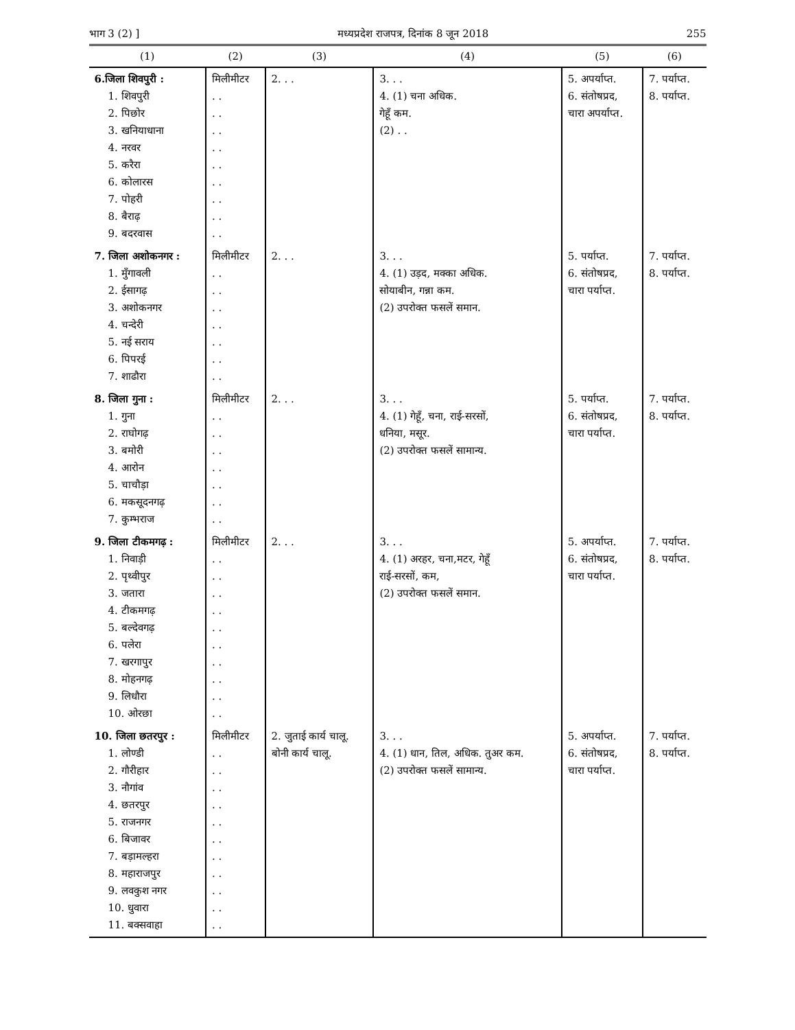भाग 3 (2) ] मध्यप्रदेश राजपत्र, दिनांक 8 जून 2018 255
| (1) | (2) | (3) | (4) | (5) | (6) |
| --- | --- | --- | --- | --- | --- |
| 6.जिला शिवपुरी : 1. शिवपुरी 2. पिछोर 3. खनियाधाना 4. नरवर 5. करैरा 6. कोलारस 7. पोहरी 8. बैराढ़ 9. बदरवास | मिलीमीटर . . . . . . . . . . . . . . . . . . | 2. . . | 3. . . 4. (1) चना अधिक. गेहूँ कम. (2) . . | 5. अपर्याप्त. 6. संतोषप्रद, चारा अपर्याप्त. | 7. पर्याप्त. 8. पर्याप्त. |
| 7. जिला अशोकनगर : 1. मुँगावली 2. ईसागढ़ 3. अशोकनगर 4. चन्देरी 5. नई सराय 6. पिपरई 7. शाढौरा | मिलीमीटर . . . . . . . . . . . . . . | 2. . . | 3. . . 4. (1) उड़द, मक्का अधिक. सोयाबीन, गन्ना कम. (2) उपरोक्त फसलें समान. | 5. पर्याप्त. 6. संतोषप्रद, चारा पर्याप्त. | 7. पर्याप्त. 8. पर्याप्त. |
| 8. जिला गुना : 1. गुना 2. राघोगढ़ 3. बमोरी 4. आरोन 5. चाचौड़ा 6. मकसूदनगढ़ 7. कुम्भराज | मिलीमीटर . . . . . . . . . . . . . . | 2. . . | 3. . . 4. (1) गेहूँ, चना, राई-सरसों, धनिया, मसूर. (2) उपरोक्त फसलें सामान्य. | 5. पर्याप्त. 6. संतोषप्रद, चारा पर्याप्त. | 7. पर्याप्त. 8. पर्याप्त. |
| 9. जिला टीकमगढ़ : 1. निवाड़ी 2. पृथ्वीपुर 3. जतारा 4. टीकमगढ़ 5. बल्देवगढ़ 6. पलेरा 7. खरगापुर 8. मोहनगढ़ 9. लिधौरा 10. ओरछा | मिलीमीटर . . . . . . . . . . . . . . . . . . . . | 2. . . | 3. . . 4. (1) अरहर, चना,मटर, गेहूँ राई-सरसों, कम, (2) उपरोक्त फसलें समान. | 5. अपर्याप्त. 6. संतोषप्रद, चारा पर्याप्त. | 7. पर्याप्त. 8. पर्याप्त. |
| 10. जिला छतरपुर : 1. लोण्डी 2. गौरीहार 3. नौगांव 4. छतरपुर 5. राजनगर 6. बिजावर 7. बड़ामल्हरा 8. महाराजपुर 9. लवकुश नगर 10. धुवारा 11. बक्सवाहा | मिलीमीटर . . . . . . . . . . . . . . . . . . . . . . | 2. जुताई कार्य चालू. बोनी कार्य चालू. | 3. . . 4. (1) धान, तिल, अधिक. तुअर कम. (2) उपरोक्त फसलें सामान्य. | 5. अपर्याप्त. 6. संतोषप्रद, चारा पर्याप्त. | 7. पर्याप्त. 8. पर्याप्त. |